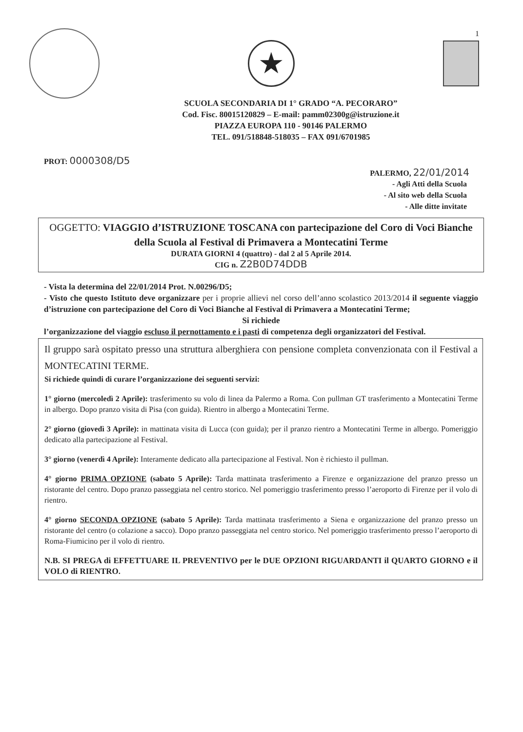1
★
SCUOLA SECONDARIA DI 1° GRADO “A. PECORARO”
Cod. Fisc. 80015120829 – E-mail: pamm02300g@istruzione.it
PIAZZA EUROPA 110 - 90146 PALERMO
TEL. 091/518848-518035 – FAX 091/6701985
PROT: 0000308/D5
PALERMO, 22/01/2014
- Agli Atti della Scuola
- Al sito web della Scuola
- Alle ditte invitate
OGGETTO: VIAGGIO d’ISTRUZIONE TOSCANA con partecipazione del Coro di Voci Bianche della Scuola al Festival di Primavera a Montecatini Terme
DURATA GIORNI 4 (quattro) - dal 2 al 5 Aprile 2014.
CIG n. Z2B0D74DDB
- Vista la determina del 22/01/2014 Prot. N.00296/D5;
- Visto che questo Istituto deve organizzare per i proprie allievi nel corso dell’anno scolastico 2013/2014 il seguente viaggio d’istruzione con partecipazione del Coro di Voci Bianche al Festival di Primavera a Montecatini Terme;
Si richiede
l’organizzazione del viaggio escluso il pernottamento e i pasti di competenza degli organizzatori del Festival.
Il gruppo sarà ospitato presso una struttura alberghiera con pensione completa convenzionata con il Festival a MONTECATINI TERME.
Si richiede quindi di curare l’organizzazione dei seguenti servizi:
1° giorno (mercoledì 2 Aprile): trasferimento su volo di linea da Palermo a Roma. Con pullman GT trasferimento a Montecatini Terme in albergo. Dopo pranzo visita di Pisa (con guida). Rientro in albergo a Montecatini Terme.
2° giorno (giovedì 3 Aprile): in mattinata visita di Lucca (con guida); per il pranzo rientro a Montecatini Terme in albergo. Pomeriggio dedicato alla partecipazione al Festival.
3° giorno (venerdì 4 Aprile): Interamente dedicato alla partecipazione al Festival. Non è richiesto il pullman.
4° giorno PRIMA OPZIONE (sabato 5 Aprile): Tarda mattinata trasferimento a Firenze e organizzazione del pranzo presso un ristorante del centro. Dopo pranzo passeggiata nel centro storico. Nel pomeriggio trasferimento presso l’aeroporto di Firenze per il volo di rientro.
4° giorno SECONDA OPZIONE (sabato 5 Aprile): Tarda mattinata trasferimento a Siena e organizzazione del pranzo presso un ristorante del centro (o colazione a sacco). Dopo pranzo passeggiata nel centro storico. Nel pomeriggio trasferimento presso l’aeroporto di Roma-Fiumicino per il volo di rientro.
N.B. SI PREGA di EFFETTUARE IL PREVENTIVO per le DUE OPZIONI RIGUARDANTI il QUARTO GIORNO e il VOLO di RIENTRO.